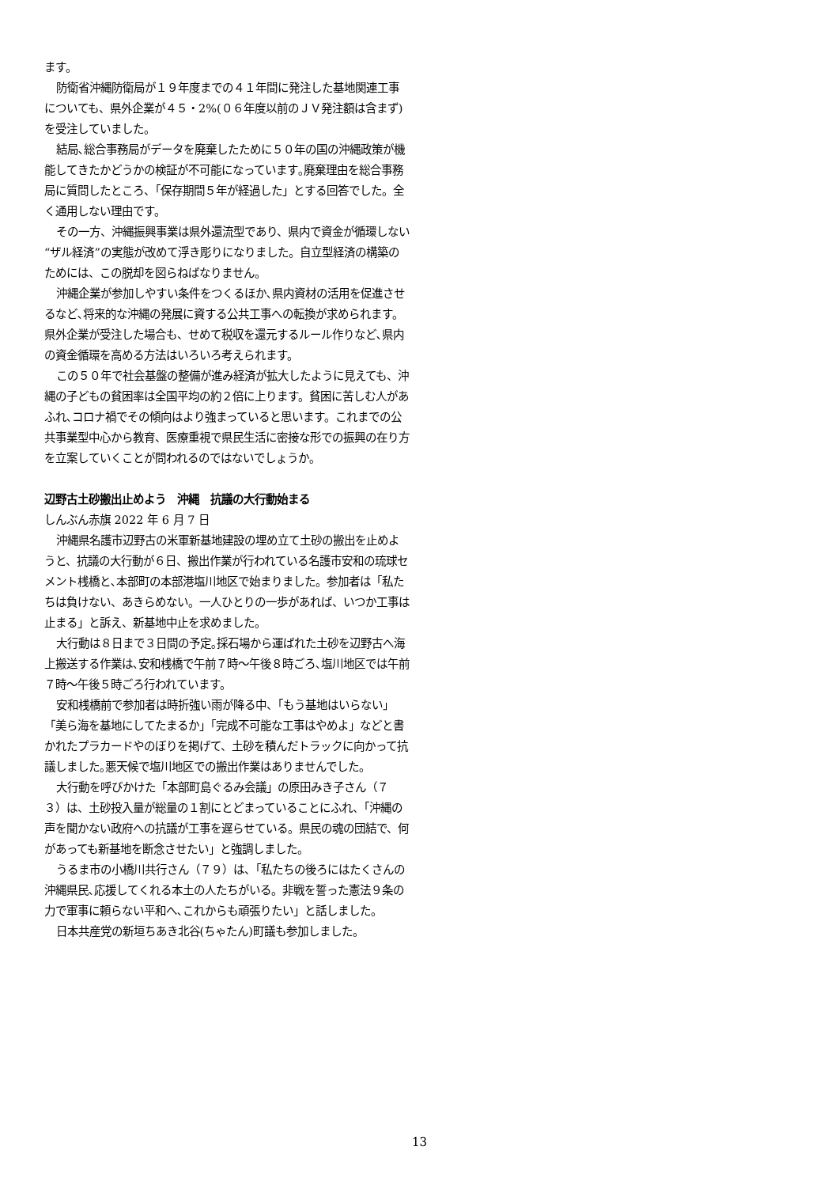ます。
防衛省沖縄防衛局が１９年度までの４１年間に発注した基地関連工事についても、県外企業が４５・2%(０６年度以前のＪＶ発注額は含まず)を受注していました。
結局､総合事務局がデータを廃棄したために５０年の国の沖縄政策が機能してきたかどうかの検証が不可能になっています｡廃棄理由を総合事務局に質問したところ、「保存期間５年が経過した」とする回答でした。全く通用しない理由です。
その一方、沖縄振興事業は県外還流型であり、県内で資金が循環しない“ザル経済”の実態が改めて浮き彫りになりました。自立型経済の構築のためには、この脱却を図らねばなりません。
沖縄企業が参加しやすい条件をつくるほか､県内資材の活用を促進させるなど､将来的な沖縄の発展に資する公共工事への転換が求められます。県外企業が受注した場合も、せめて税収を還元するルール作りなど､県内の資金循環を高める方法はいろいろ考えられます。
この５０年で社会基盤の整備が進み経済が拡大したように見えても、沖縄の子どもの貧困率は全国平均の約２倍に上ります。貧困に苦しむ人があふれ､コロナ禍でその傾向はより強まっていると思います。これまでの公共事業型中心から教育、医療重視で県民生活に密接な形での振興の在り方を立案していくことが問われるのではないでしょうか｡
辺野古土砂搬出止めよう　沖縄　抗議の大行動始まる
しんぶん赤旗 2022 年 6 月 7 日
沖縄県名護市辺野古の米軍新基地建設の埋め立て土砂の搬出を止めようと、抗議の大行動が６日、搬出作業が行われている名護市安和の琉球セメント桟橋と､本部町の本部港塩川地区で始まりました。参加者は「私たちは負けない、あきらめない。一人ひとりの一歩があれば、いつか工事は止まる」と訴え、新基地中止を求めました。
大行動は８日まで３日間の予定｡採石場から運ばれた土砂を辺野古へ海上搬送する作業は､安和桟橋で午前７時～午後８時ごろ､塩川地区では午前７時～午後５時ごろ行われています。
安和桟橋前で参加者は時折強い雨が降る中、「もう基地はいらない」「美ら海を基地にしてたまるか」「完成不可能な工事はやめよ」などと書かれたプラカードやのぼりを掲げて、土砂を積んだトラックに向かって抗議しました｡悪天候で塩川地区での搬出作業はありませんでした。
大行動を呼びかけた「本部町島ぐるみ会議」の原田みき子さん（７３）は、土砂投入量が総量の１割にとどまっていることにふれ、「沖縄の声を聞かない政府への抗議が工事を遅らせている。県民の魂の団結で、何があっても新基地を断念させたい」と強調しました。
うるま市の小橋川共行さん（７９）は、「私たちの後ろにはたくさんの沖縄県民､応援してくれる本土の人たちがいる。非戦を誓った憲法９条の力で軍事に頼らない平和へ､これからも頑張りたい」と話しました。
日本共産党の新垣ちあき北谷(ちゃたん)町議も参加しました。
13